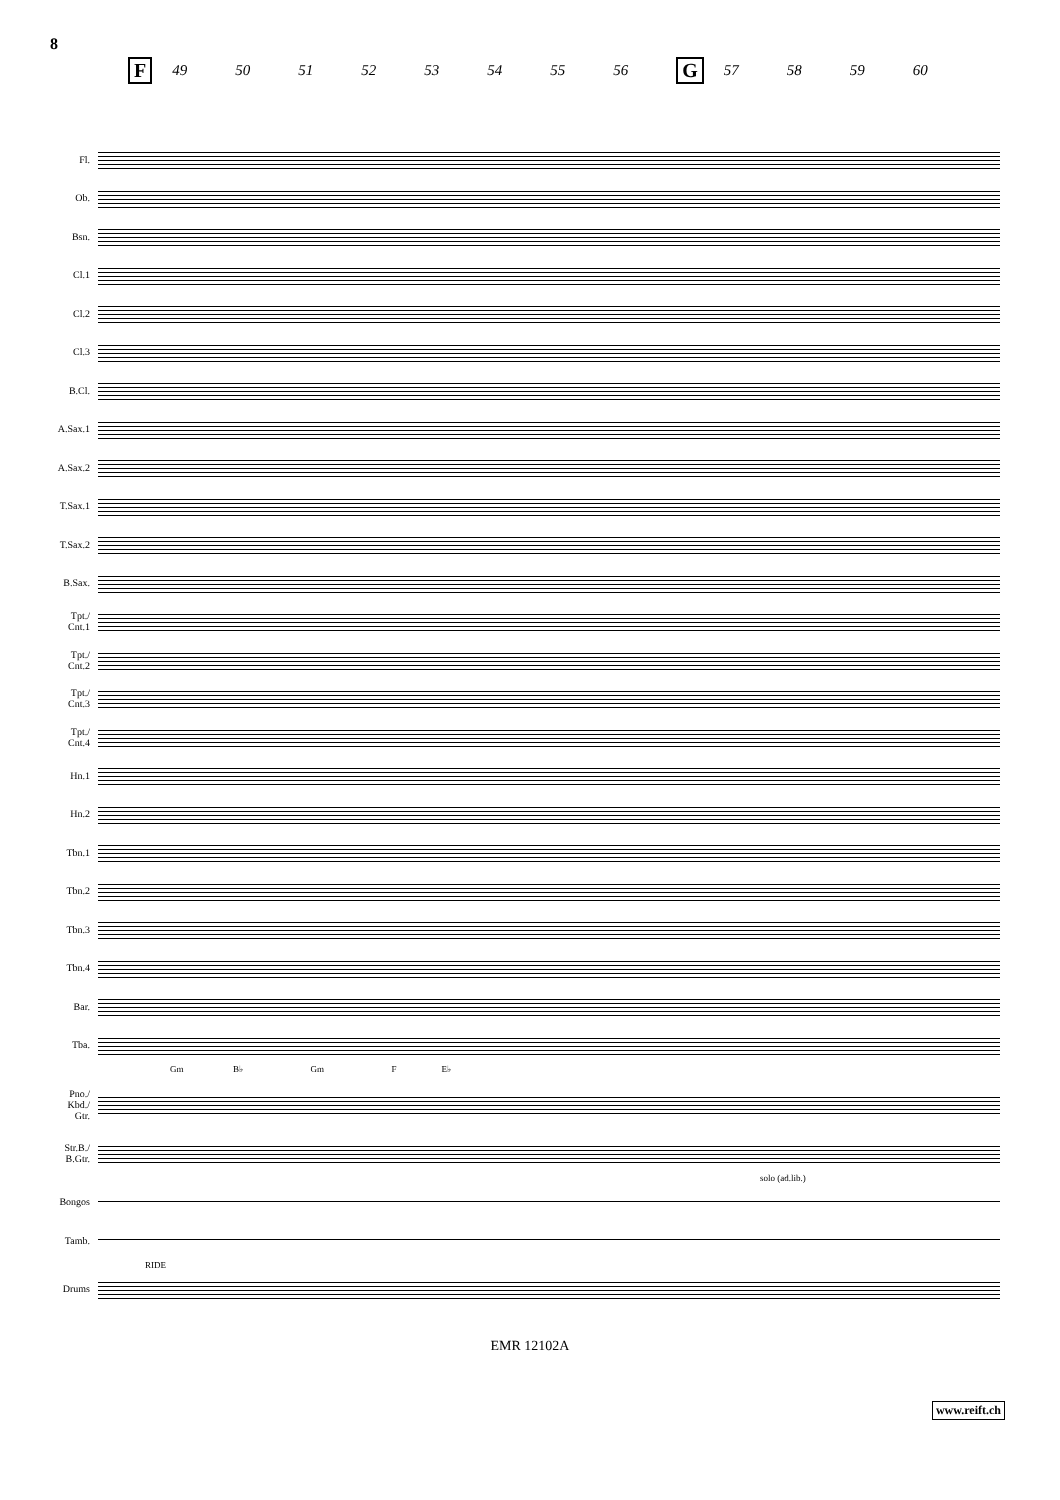8
F
49 50 51 52 53 54 55 56
G
57 58 59 60
Fl.
Ob.
Bsn.
Cl.1
Cl.2
Cl.3
B.Cl.
A.Sax.1
A.Sax.2
T.Sax.1
T.Sax.2
B.Sax.
Tpt./
Cnt.1
Tpt./
Cnt.2
Tpt./
Cnt.3
Tpt./
Cnt.4
Hn.1
Hn.2
Tbn.1
Tbn.2
Tbn.3
Tbn.4
Bar.
Tba.
Gm B♭ Gm F E♭
Pno./
Kbd./
Gtr.
Str.B./
B.Gtr.
solo (ad.lib.)
Bongos
Tamb.
RIDE
Drums
EMR 12102A
www.reift.ch